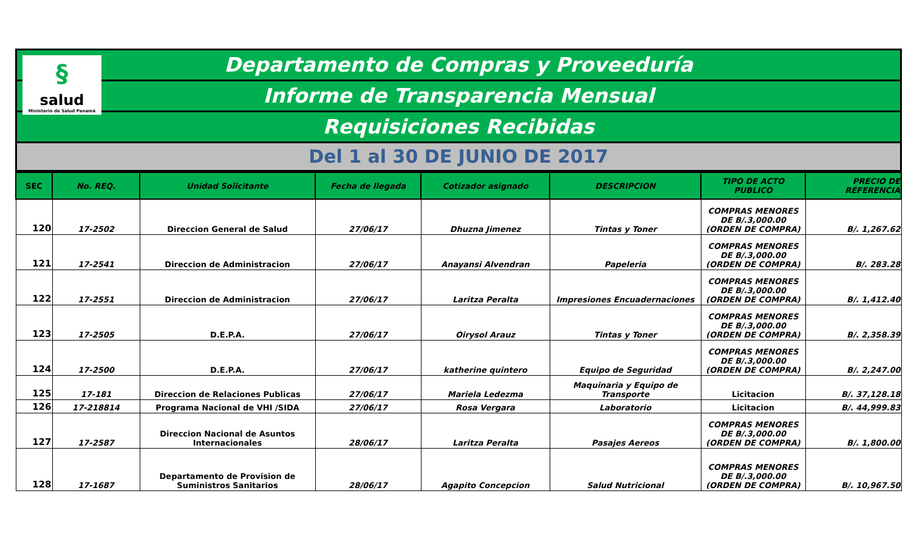§
salud
Ministerio de Salud Panamá
Departamento de Compras y Proveeduría
Informe de Transparencia Mensual
Requisiciones Recibidas
Del 1 al 30 DE JUNIO DE 2017
| SEC | No. REQ. | Unidad Solicitante | Fecha de llegada | Cotizador asignado | DESCRIPCION | TIPO DE ACTO PUBLICO | PRECIO DE REFERENCIA |
| --- | --- | --- | --- | --- | --- | --- | --- |
| 120 | 17-2502 | Direccion General de Salud | 27/06/17 | Dhuzna Jimenez | Tintas y Toner | COMPRAS MENORES DE B/.3,000.00 (ORDEN DE COMPRA) | B/. 1,267.62 |
| 121 | 17-2541 | Direccion de Administracion | 27/06/17 | Anayansi Alvendran | Papeleria | COMPRAS MENORES DE B/.3,000.00 (ORDEN DE COMPRA) | B/. 283.28 |
| 122 | 17-2551 | Direccion de Administracion | 27/06/17 | Laritza Peralta | Impresiones Encuadernaciones | COMPRAS MENORES DE B/.3,000.00 (ORDEN DE COMPRA) | B/. 1,412.40 |
| 123 | 17-2505 | D.E.P.A. | 27/06/17 | Oirysol Arauz | Tintas y Toner | COMPRAS MENORES DE B/.3,000.00 (ORDEN DE COMPRA) | B/. 2,358.39 |
| 124 | 17-2500 | D.E.P.A. | 27/06/17 | katherine quintero | Equipo de Seguridad | COMPRAS MENORES DE B/.3,000.00 (ORDEN DE COMPRA) | B/. 2,247.00 |
| 125 | 17-181 | Direccion de Relaciones Publicas | 27/06/17 | Mariela Ledezma | Maquinaria y Equipo de Transporte | Licitacion | B/. 37,128.18 |
| 126 | 17-218814 | Programa Nacional de VHI /SIDA | 27/06/17 | Rosa Vergara | Laboratorio | Licitacion | B/. 44,999.83 |
| 127 | 17-2587 | Direccion Nacional de Asuntos Internacionales | 28/06/17 | Laritza Peralta | Pasajes Aereos | COMPRAS MENORES DE B/.3,000.00 (ORDEN DE COMPRA) | B/. 1,800.00 |
| 128 | 17-1687 | Departamento de Provision de Suministros Sanitarios | 28/06/17 | Agapito Concepcion | Salud Nutricional | COMPRAS MENORES DE B/.3,000.00 (ORDEN DE COMPRA) | B/. 10,967.50 |